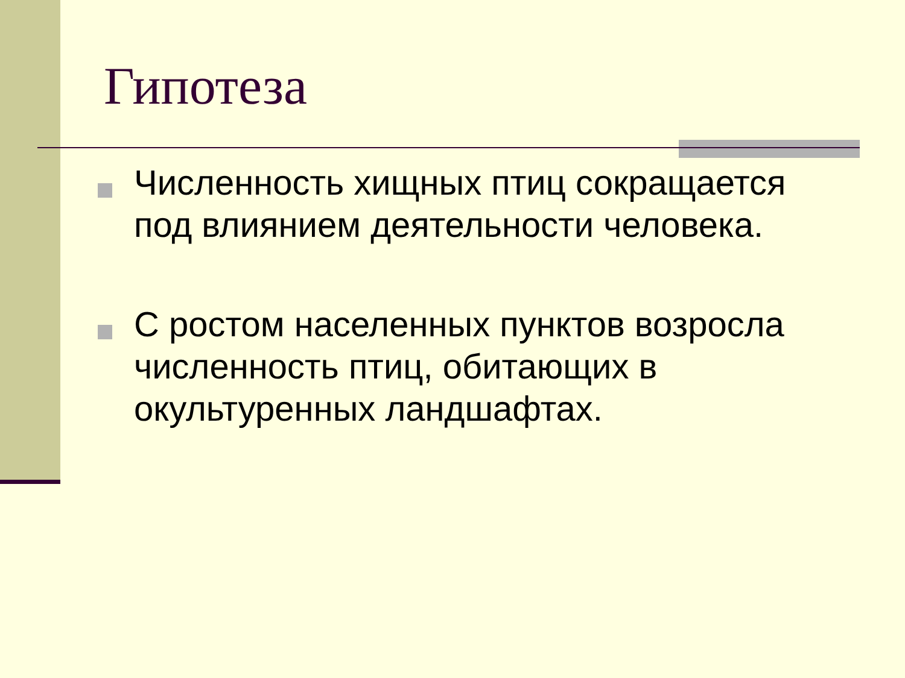Гипотеза
Численность хищных птиц сокращается под влиянием деятельности человека.
С ростом населенных пунктов возросла численность птиц, обитающих в окультуренных ландшафтах.